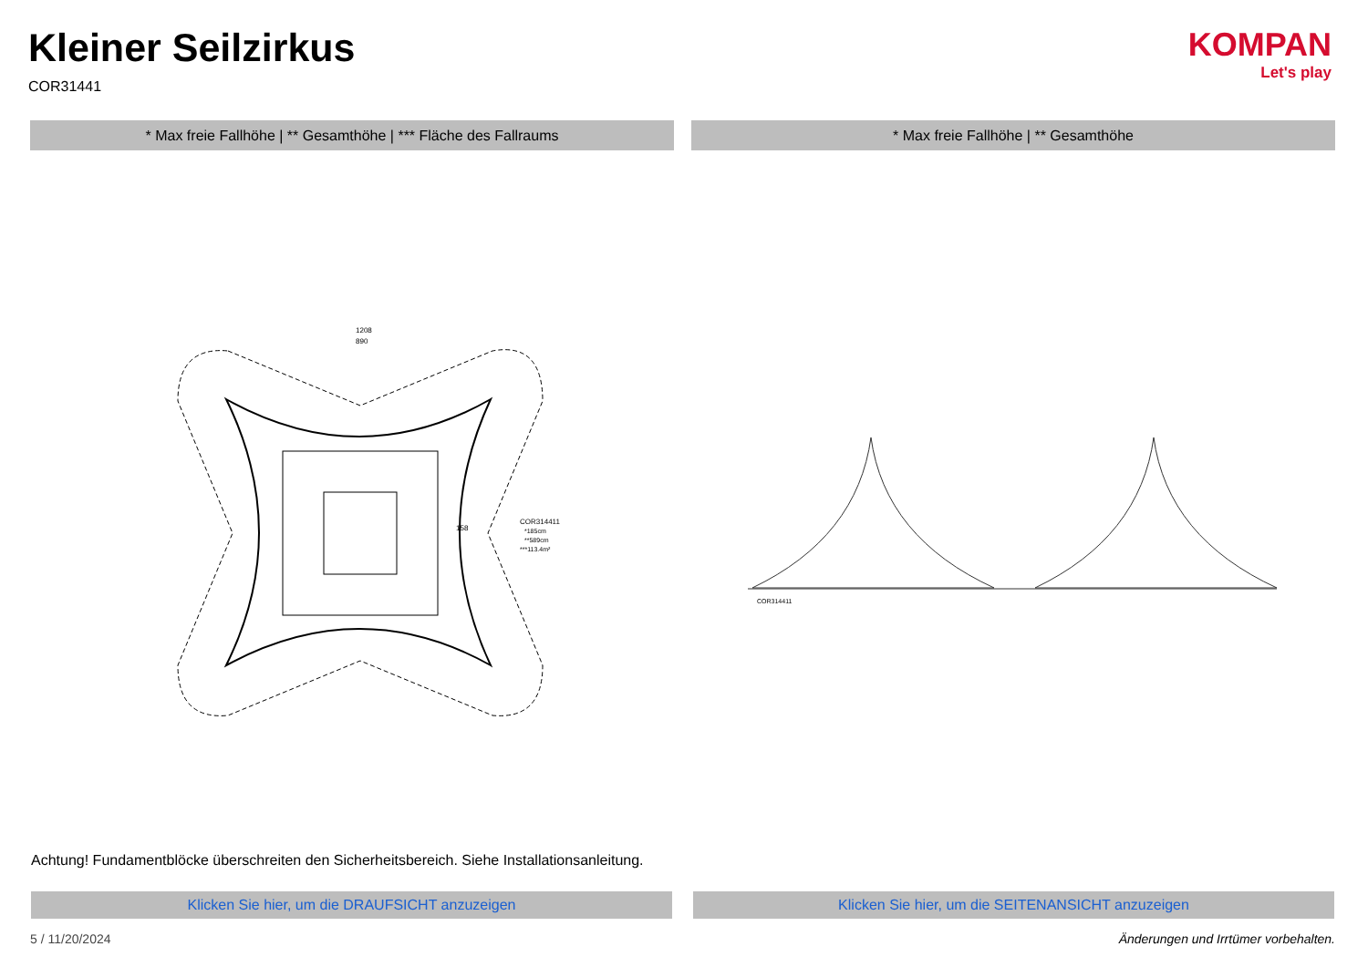Kleiner Seilzirkus
COR31441
KOMPAN
Let's play
* Max freie Fallhöhe | ** Gesamthöhe | *** Fläche des Fallraums * Max freie Fallhöhe | ** Gesamthöhe
1208
890
COR314411
*185cm
**589cm
***113.4m²
158
COR314411
Achtung! Fundamentblöcke überschreiten den Sicherheitsbereich. Siehe Installationsanleitung.
Klicken Sie hier, um die DRAUFSICHT anzuzeigen Klicken Sie hier, um die SEITENANSICHT anzuzeigen
5 / 11/20/2024
Änderungen und Irrtümer vorbehalten.